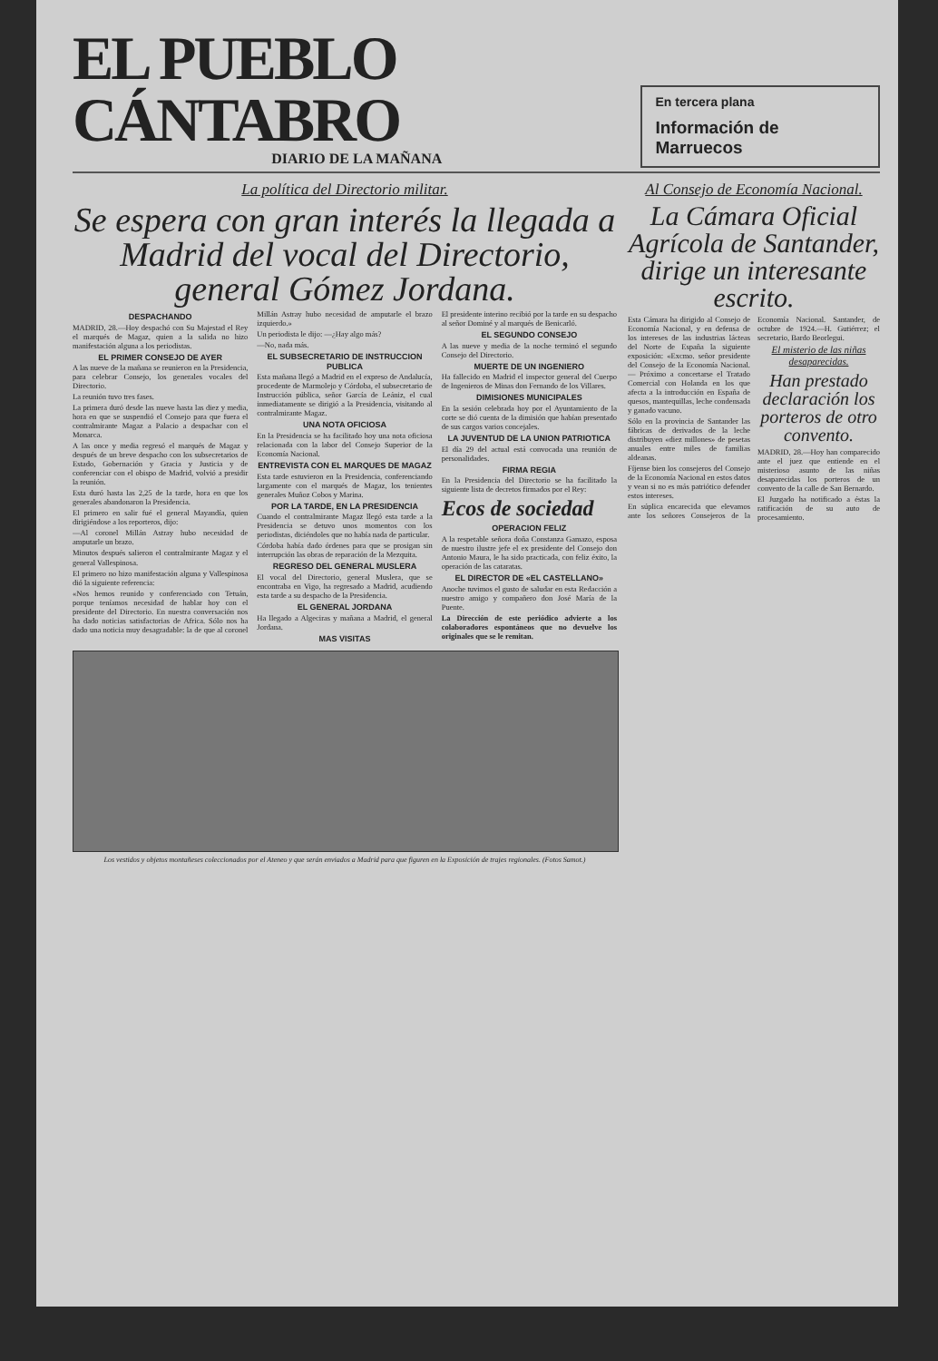EL PUEBLO CÁNTABRO
DIARIO DE LA MAÑANA
En tercera plana
Información de Marruecos
La política del Directorio militar.
Se espera con gran interés la llegada a Madrid del vocal del Directorio, general Gómez Jordana.
DESPACHANDO
MADRID, 28.—Hoy despachó con Su Majestad el Rey el marqués de Magaz, quien a la salida no hizo manifestación alguna a los periodistas.
EL PRIMER CONSEJO DE AYER
A las nueve de la mañana se reunieron en la Presidencia, para celebrar Consejo, los generales vocales del Directorio.
La reunión tuvo tres fases.
La primera duró desde las nueve hasta las diez y media, hora en que se suspendió el Consejo para que fuera el contralmirante Magaz a Palacio a despachar con el Monarca.
A las once y media regresó el marqués de Magaz y después de un breve despacho con los subsecretarios de Estado, Gobernación y Gracia y Justicia y de conferenciar con el obispo de Madrid, volvió a presidir la reunión.
Esta duró hasta las 2,25 de la tarde, hora en que los generales abandonaron la Presidencia.
El primero en salir fué el general Mayandía, quien dirigiéndose a los reporteros, dijo:
—Al coronel Millán Astray hubo necesidad de amputarle un brazo.
Minutos después salieron el contralmirante Magaz y el general Vallespinosa.
El primero no hizo manifestación alguna y Vallespinosa dió la siguiente referencia:
«Nos hemos reunido y conferenciado con Tetuán, porque teníamos necesidad de hablar hoy con el presidente del Directorio. En nuestra conversación nos ha dado noticias satisfactorias de Africa. Sólo nos ha dado una noticia muy desagradable: la de que al coronel Millán Astray hubo necesidad de amputarle el brazo izquierdo.»
Un periodista le dijo: —¿Hay algo más?
—No, nada más.
EL SUBSECRETARIO DE INSTRUCCION PUBLICA
Esta mañana llegó a Madrid en el expreso de Andalucía, procedente de Marmolejo y Córdoba, el subsecretario de Instrucción pública, señor García de Leániz, el cual inmediatamente se dirigió a la Presidencia, visitando al contralmirante Magaz.
UNA NOTA OFICIOSA
En la Presidencia se ha facilitado hoy una nota oficiosa relacionada con la labor del Consejo Superior de la Economía Nacional.
ENTREVISTA CON EL MARQUES DE MAGAZ
Esta tarde estuvieron en la Presidencia, conferenciando largamente con el marqués de Magaz, los tenientes generales Muñoz Cobos y Marina.
POR LA TARDE, EN LA PRESIDENCIA
Cuando el contralmirante Magaz llegó esta tarde a la Presidencia se detuvo unos momentos con los periodistas, diciéndoles que no había nada de particular.
Córdoba había dado órdenes para que se prosigan sin interrupción las obras de reparación de la Mezquita.
REGRESO DEL GENERAL MUSLERA
El vocal del Directorio, general Muslera, que se encontraba en Vigo, ha regresado a Madrid, acudiendo esta tarde a su despacho de la Presidencia.
EL GENERAL JORDANA
Ha llegado a Algeciras y mañana a Madrid, el general Jordana.
MAS VISITAS
El presidente interino recibió por la tarde en su despacho al señor Dominé y al marqués de Benicarló.
EL SEGUNDO CONSEJO
A las nueve y media de la noche terminó el segundo Consejo del Directorio.
MUERTE DE UN INGENIERO
Ha fallecido en Madrid el inspector general del Cuerpo de Ingenieros de Minas don Fernando de los Villares.
DIMISIONES MUNICIPALES
En la sesión celebrada hoy por el Ayuntamiento de la corte se dió cuenta de la dimisión que habían presentado de sus cargos varios concejales.
LA JUVENTUD DE LA UNION PATRIOTICA
El día 29 del actual está convocada una reunión de personalidades.
FIRMA REGIA
En la Presidencia del Directorio se ha facilitado la siguiente lista de decretos firmados por el Rey:
Ecos de sociedad
OPERACION FELIZ
A la respetable señora doña Constanza Gamazo, esposa de nuestro ilustre jefe el ex presidente del Consejo don Antonio Maura, le ha sido practicada, con feliz éxito, la operación de las cataratas.
EL DIRECTOR DE «EL CASTELLANO»
Anoche tuvimos el gusto de saludar en esta Redacción a nuestro amigo y compañero don José María de la Puente.
La Dirección de este periódico advierte a los colaboradores espontáneos que no devuelve los originales que se le remitan.
Al Consejo de Economía Nacional.
La Cámara Oficial Agrícola de Santander, dirige un interesante escrito.
Esta Cámara ha dirigido al Consejo de Economía Nacional, y en defensa de los intereses de las industrias lácteas del Norte de España la siguiente exposición: «Excmo. señor presidente del Consejo de la Economía Nacional.— Próximo a concertarse el Tratado Comercial con Holanda en los que afecta a la introducción en España de quesos, mantequillas, leche condensada y ganado vacuno.
Sólo en la provincia de Santander las fábricas de derivados de la leche distribuyen «diez millones» de pesetas anuales entre miles de familias aldeanas.
Fíjense bien los consejeros del Consejo de la Economía Nacional en estos datos y vean si no es más patriótico defender estos intereses.
En súplica encarecida que elevamos ante los señores Consejeros de la Economía Nacional. Santander, de octubre de 1924.—H. Gutiérrez; el secretario, Bardo Beorlegui.
El misterio de las niñas desaparecidas.
Han prestado declaración los porteros de otro convento.
MADRID, 28.—Hoy han comparecido ante el juez que entiende en el misterioso asunto de las niñas desaparecidas los porteros de un convento de la calle de San Bernardo.
El Juzgado ha notificado a éstas la ratificación de su auto de procesamiento.
Los vestidos y objetos montañeses coleccionados por el Ateneo y que serán enviados a Madrid para que figuren en la Exposición de trajes regionales. (Fotos Samot.)